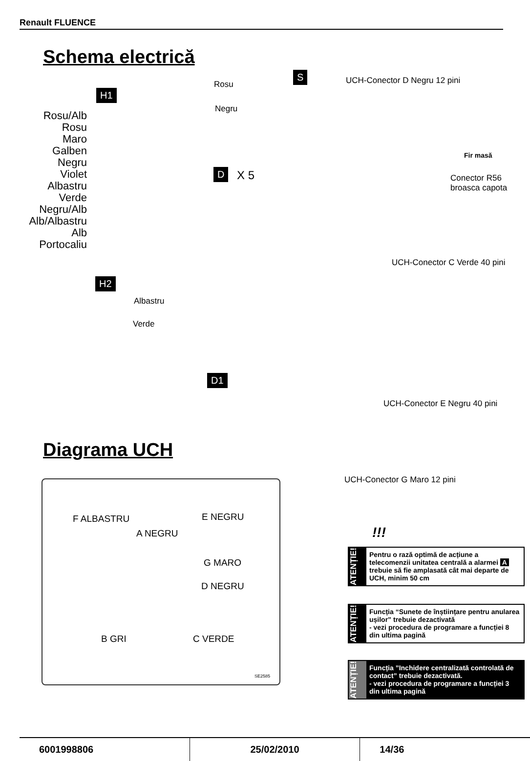Renault FLUENCE
Schema electrică
H1
Rosu/Alb
Rosu
Maro
Galben
Negru
Violet
Albastru
Verde
Negru/Alb
Alb/Albastru
Alb
Portocaliu
Rosu
Negru
S UCH-Conector D Negru 12 pini
Fir masă
Conector R56
broasca capota
D X 5
UCH-Conector C Verde 40 pini
H2
Albastru
Verde
D1
UCH-Conector E Negru 40 pini
Diagrama UCH
UCH-Conector G Maro 12 pini
F ALBASTRU E NEGRU
A NEGRU
G MARO
D NEGRU
B GRI C VERDE
SE2585
!!!
ATENȚIE!
Pentru o rază optimă de acțiune a telecomenzii unitatea centrală a alarmei A trebuie să fie amplasată cât mai departe de UCH, minim 50 cm
ATENȚIE!
Funcția “Sunete de înștiințare pentru anularea ușilor” trebuie dezactivată
- vezi procedura de programare a funcției 8 din ultima pagină
ATENȚIE!
Funcția ”Inchidere centralizată controlată de contact” trebuie dezactivată.
- vezi procedura de programare a funcției 3 din ultima pagină
6001998806 25/02/2010 14/36